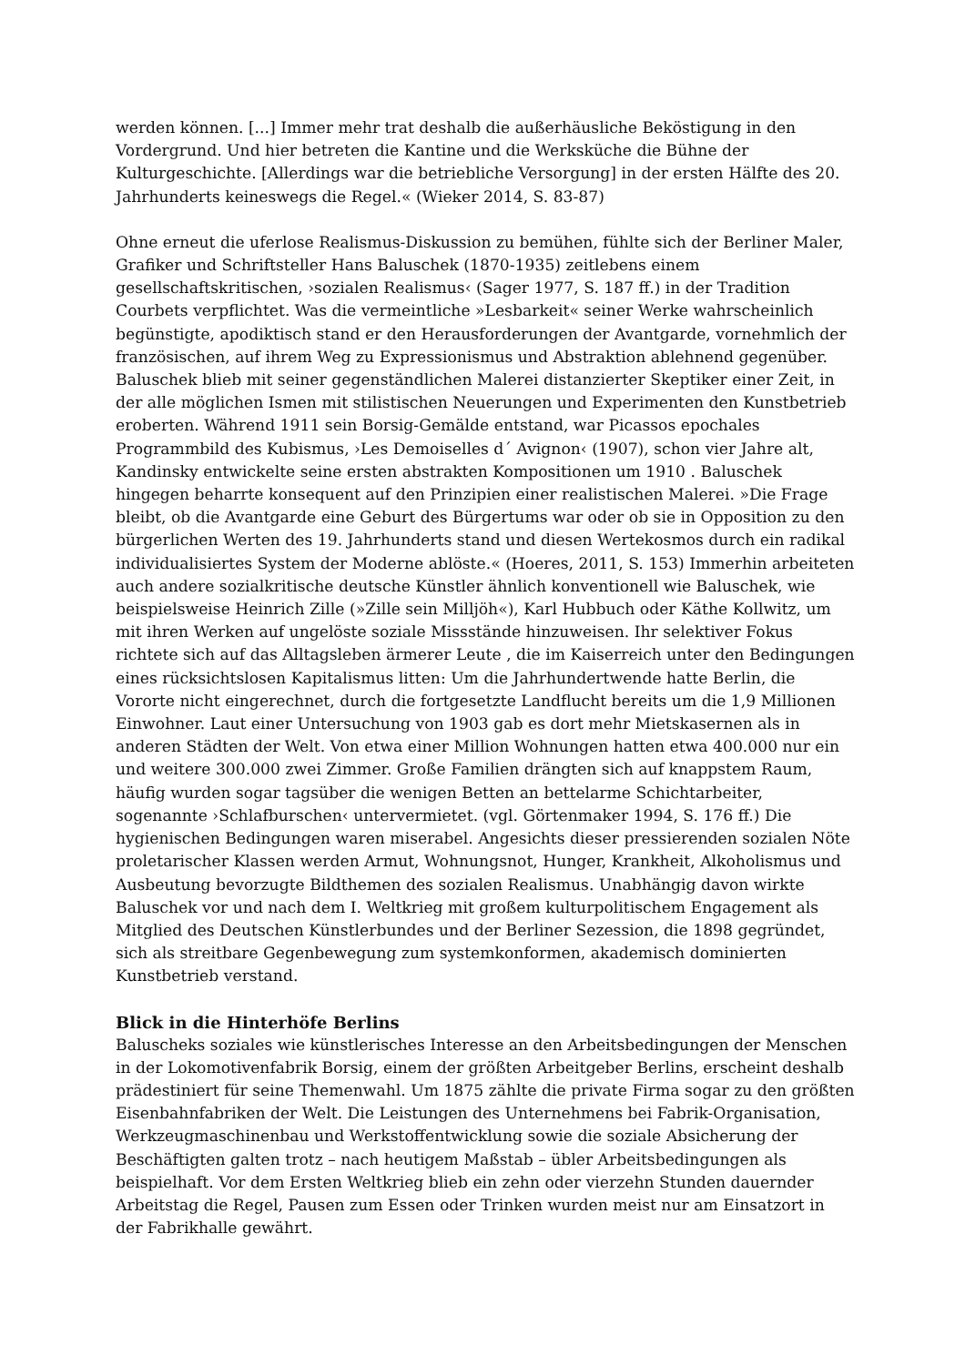werden können. [...] Immer mehr trat deshalb die außerhäusliche Beköstigung in den Vordergrund. Und hier betreten die Kantine und die Werksküche die Bühne der Kulturgeschichte. [Allerdings war die betriebliche Versorgung] in der ersten Hälfte des 20. Jahrhunderts keineswegs die Regel.« (Wieker 2014, S. 83-87)
Ohne erneut die uferlose Realismus-Diskussion zu bemühen, fühlte sich der Berliner Maler, Grafiker und Schriftsteller Hans Baluschek (1870-1935) zeitlebens einem gesellschaftskritischen, ›sozialen Realismus‹ (Sager 1977, S. 187 ff.) in der Tradition Courbets verpflichtet. Was die vermeintliche »Lesbarkeit« seiner Werke wahrscheinlich begünstigte, apodiktisch stand er den Herausforderungen der Avantgarde, vornehmlich der französischen, auf ihrem Weg zu Expressionismus und Abstraktion ablehnend gegenüber. Baluschek blieb mit seiner gegenständlichen Malerei distanzierter Skeptiker einer Zeit, in der alle möglichen Ismen mit stilistischen Neuerungen und Experimenten den Kunstbetrieb eroberten. Während 1911 sein Borsig-Gemälde entstand, war Picassos epochales Programmbild des Kubismus, ›Les Demoiselles d´ Avignon‹ (1907), schon vier Jahre alt, Kandinsky entwickelte seine ersten abstrakten Kompositionen um 1910 . Baluschek hingegen beharrte konsequent auf den Prinzipien einer realistischen Malerei. »Die Frage bleibt, ob die Avantgarde eine Geburt des Bürgertums war oder ob sie in Opposition zu den bürgerlichen Werten des 19. Jahrhunderts stand und diesen Wertekosmos durch ein radikal individualisiertes System der Moderne ablöste.« (Hoeres, 2011, S. 153) Immerhin arbeiteten auch andere sozialkritische deutsche Künstler ähnlich konventionell wie Baluschek, wie beispielsweise Heinrich Zille (»Zille sein Milljöh«), Karl Hubbuch oder Käthe Kollwitz, um mit ihren Werken auf ungelöste soziale Missstände hinzuweisen. Ihr selektiver Fokus richtete sich auf das Alltagsleben ärmerer Leute , die im Kaiserreich unter den Bedingungen eines rücksichtslosen Kapitalismus litten: Um die Jahrhundertwende hatte Berlin, die Vororte nicht eingerechnet, durch die fortgesetzte Landflucht bereits um die 1,9 Millionen Einwohner. Laut einer Untersuchung von 1903 gab es dort mehr Mietskasernen als in anderen Städten der Welt. Von etwa einer Million Wohnungen hatten etwa 400.000 nur ein und weitere 300.000 zwei Zimmer. Große Familien drängten sich auf knappstem Raum, häufig wurden sogar tagsüber die wenigen Betten an bettelarme Schichtarbeiter, sogenannte ›Schlafburschen‹ untervermietet. (vgl. Görtenmaker 1994, S. 176 ff.) Die hygienischen Bedingungen waren miserabel. Angesichts dieser pressierenden sozialen Nöte proletarischer Klassen werden Armut, Wohnungsnot, Hunger, Krankheit, Alkoholismus und Ausbeutung bevorzugte Bildthemen des sozialen Realismus. Unabhängig davon wirkte Baluschek vor und nach dem I. Weltkrieg mit großem kulturpolitischem Engagement als Mitglied des Deutschen Künstlerbundes und der Berliner Sezession, die 1898 gegründet, sich als streitbare Gegenbewegung zum systemkonformen, akademisch dominierten Kunstbetrieb verstand.
Blick in die Hinterhöfe Berlins
Baluscheks soziales wie künstlerisches Interesse an den Arbeitsbedingungen der Menschen in der Lokomotivenfabrik Borsig, einem der größten Arbeitgeber Berlins, erscheint deshalb prädestiniert für seine Themenwahl. Um 1875 zählte die private Firma sogar zu den größten Eisenbahnfabriken der Welt. Die Leistungen des Unternehmens bei Fabrik-Organisation, Werkzeugmaschinenbau und Werkstoffentwicklung sowie die soziale Absicherung der Beschäftigten galten trotz – nach heutigem Maßstab – übler Arbeitsbedingungen als beispielhaft. Vor dem Ersten Weltkrieg blieb ein zehn oder vierzehn Stunden dauernder Arbeitstag die Regel, Pausen zum Essen oder Trinken wurden meist nur am Einsatzort in der Fabrikhalle gewährt.